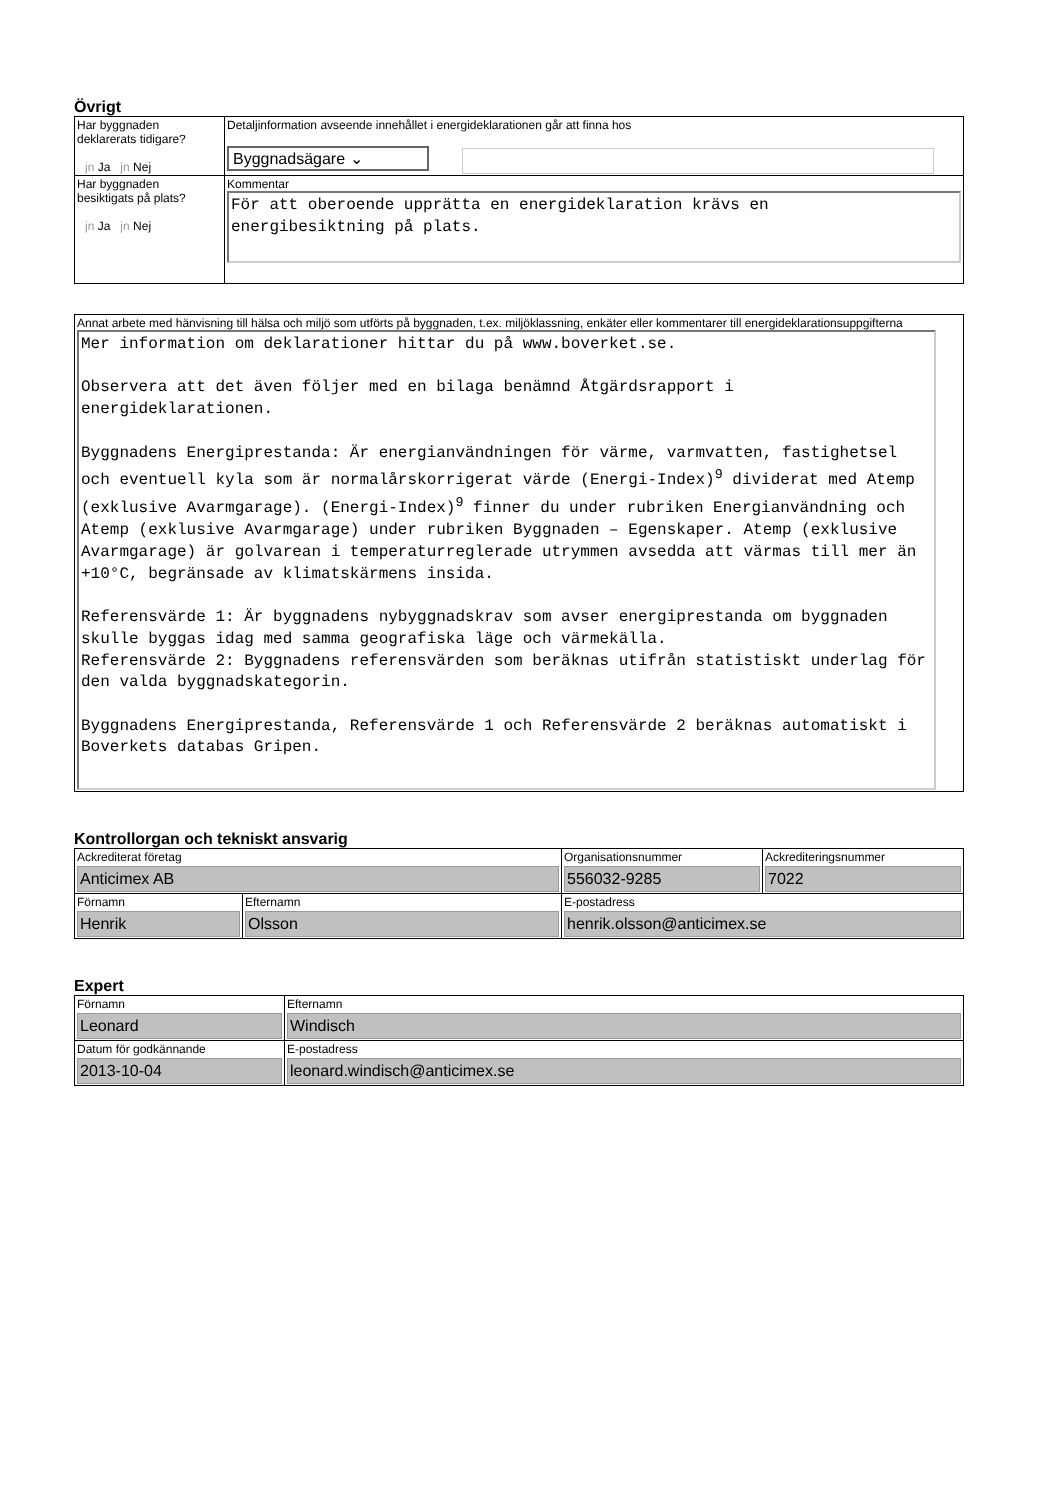Övrigt
| Har byggnaden deklarerats tidigare? jn Ja jn Nej | Detaljinformation avseende innehållet i energideklarationen går att finna hos Byggnadsägare ⌄ |
| Har byggnaden besiktigats på plats? jn Ja jn Nej | Kommentar För att oberoende upprätta en energideklaration krävs en energibesiktning på plats. |
| Annat arbete med hänvisning till hälsa och miljö som utförts på byggnaden, t.ex. miljöklassning, enkäter eller kommentarer till energideklarationsuppgifterna Mer information om deklarationer hittar du på www.boverket.se. Observera att det även följer med en bilaga benämnd Åtgärdsrapport i energideklarationen. Byggnadens Energiprestanda: Är energianvändningen för värme, varmvatten, fastighetsel och eventuell kyla som är normalårskorrigerat värde (Energi-Index)<sup>9</sup> dividerat med Atemp (exklusive Avarmgarage). (Energi-Index)<sup>9</sup> finner du under rubriken Energianvändning och Atemp (exklusive Avarmgarage) under rubriken Byggnaden – Egenskaper. Atemp (exklusive Avarmgarage) är golvarean i temperaturreglerade utrymmen avsedda att värmas till mer än +10°C, begränsade av klimatskärmens insida. Referensvärde 1: Är byggnadens nybyggnadskrav som avser energiprestanda om byggnaden skulle byggas idag med samma geografiska läge och värmekälla. Referensvärde 2: Byggnadens referensvärden som beräknas utifrån statistiskt underlag för den valda byggnadskategorin. Byggnadens Energiprestanda, Referensvärde 1 och Referensvärde 2 beräknas automatiskt i Boverkets databas Gripen. |
Kontrollorgan och tekniskt ansvarig
| Ackrediterat företag Anticimex AB | | Organisationsnummer 556032-9285 | Ackrediteringsnummer 7022 |
| Förnamn Henrik | Efternamn Olsson | E-postadress henrik.olsson@anticimex.se | |
Expert
| Förnamn Leonard | Efternamn Windisch |
| Datum för godkännande 2013-10-04 | E-postadress leonard.windisch@anticimex.se |